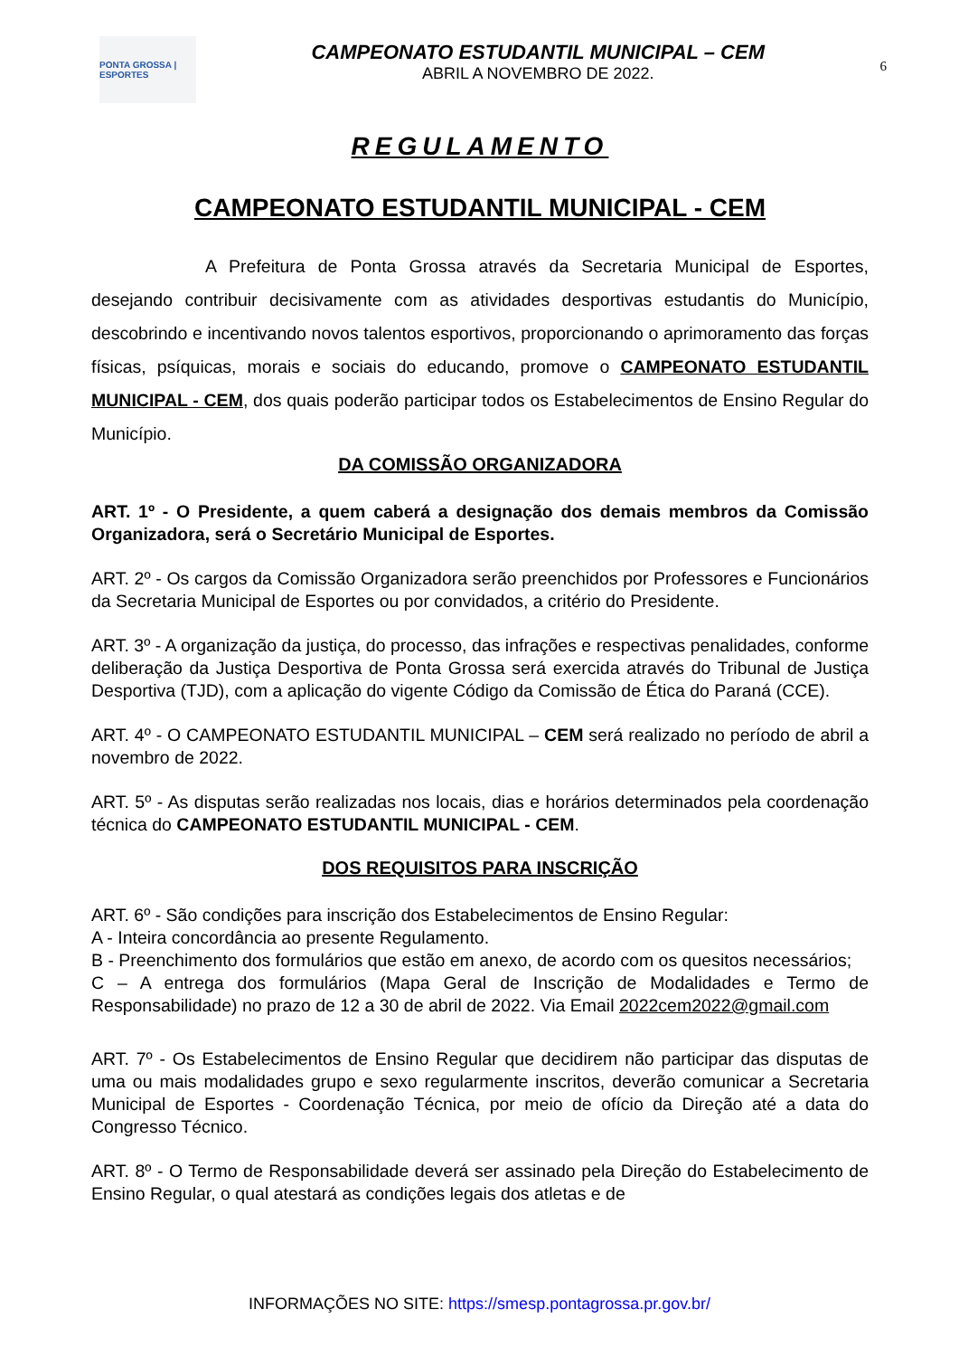PONTA GROSSA | ESPORTES
CAMPEONATO ESTUDANTIL MUNICIPAL – CEM
ABRIL A NOVEMBRO DE 2022.
6
REGULAMENTO
CAMPEONATO ESTUDANTIL MUNICIPAL - CEM
A Prefeitura de Ponta Grossa através da Secretaria Municipal de Esportes, desejando contribuir decisivamente com as atividades desportivas estudantis do Município, descobrindo e incentivando novos talentos esportivos, proporcionando o aprimoramento das forças físicas, psíquicas, morais e sociais do educando, promove o CAMPEONATO ESTUDANTIL MUNICIPAL - CEM, dos quais poderão participar todos os Estabelecimentos de Ensino Regular do Município.
DA COMISSÃO ORGANIZADORA
ART. 1º - O Presidente, a quem caberá a designação dos demais membros da Comissão Organizadora, será o Secretário Municipal de Esportes.
ART. 2º - Os cargos da Comissão Organizadora serão preenchidos por Professores e Funcionários da Secretaria Municipal de Esportes ou por convidados, a critério do Presidente.
ART. 3º - A organização da justiça, do processo, das infrações e respectivas penalidades, conforme deliberação da Justiça Desportiva de Ponta Grossa será exercida através do Tribunal de Justiça Desportiva (TJD), com a aplicação do vigente Código da Comissão de Ética do Paraná (CCE).
ART. 4º - O CAMPEONATO ESTUDANTIL MUNICIPAL – CEM será realizado no período de abril a novembro de 2022.
ART. 5º - As disputas serão realizadas nos locais, dias e horários determinados pela coordenação técnica do CAMPEONATO ESTUDANTIL MUNICIPAL - CEM.
DOS REQUISITOS PARA INSCRIÇÃO
ART. 6º - São condições para inscrição dos Estabelecimentos de Ensino Regular:
A - Inteira concordância ao presente Regulamento.
B - Preenchimento dos formulários que estão em anexo, de acordo com os quesitos necessários;
C – A entrega dos formulários (Mapa Geral de Inscrição de Modalidades e Termo de Responsabilidade) no prazo de 12 a 30 de abril de 2022. Via Email 2022cem2022@gmail.com
ART. 7º - Os Estabelecimentos de Ensino Regular que decidirem não participar das disputas de uma ou mais modalidades grupo e sexo regularmente inscritos, deverão comunicar a Secretaria Municipal de Esportes - Coordenação Técnica, por meio de ofício da Direção até a data do Congresso Técnico.
ART. 8º - O Termo de Responsabilidade deverá ser assinado pela Direção do Estabelecimento de Ensino Regular, o qual atestará as condições legais dos atletas e de
INFORMAÇÕES NO SITE: https://smesp.pontagrossa.pr.gov.br/